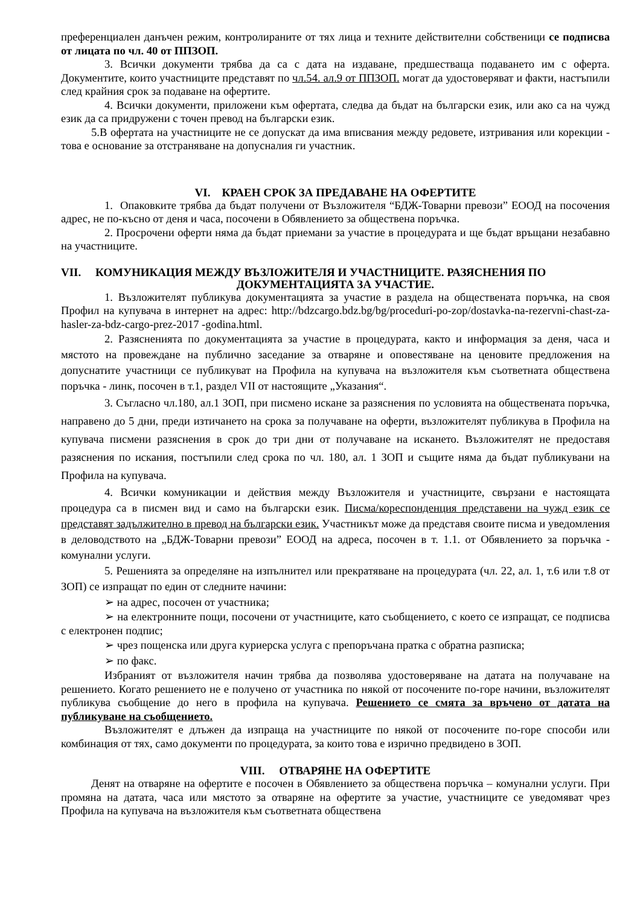преференциален данъчен режим, контролираните от тях лица и техните действителни собственици се подписва от лицата по чл. 40 от ППЗОП.
3. Всички документи трябва да са с дата на издаване, предшестваща подаването им с оферта. Документите, които участниците представят по чл.54. ал.9 от ППЗОП. могат да удостоверяват и факти, настъпили след крайния срок за подаване на офертите.
4. Всички документи, приложени към офертата, следва да бъдат на български език, или ако са на чужд език да са придружени с точен превод на български език.
5.В офертата на участниците не се допускат да има вписвания между редовете, изтривания или корекции - това е основание за отстраняване на допусналия ги участник.
VI. КРАЕН СРОК ЗА ПРЕДАВАНЕ НА ОФЕРТИТЕ
1. Опаковките трябва да бъдат получени от Възложителя “БДЖ-Товарни превози” ЕООД на посочения адрес, не по-късно от деня и часа, посочени в Обявлението за обществена поръчка.
2. Просрочени оферти няма да бъдат приемани за участие в процедурата и ще бъдат връщани незабавно на участниците.
VII. КОМУНИКАЦИЯ МЕЖДУ ВЪЗЛОЖИТЕЛЯ И УЧАСТНИЦИТЕ. РАЗЯСНЕНИЯ ПО
ДОКУМЕНТАЦИЯТА ЗА УЧАСТИЕ.
1. Възложителят публикува документацията за участие в раздела на обществената поръчка, на своя Профил на купувача в интернет на адрес: http://bdzcargo.bdz.bg/bg/proceduri-po-zop/dostavka-na-rezervni-chast-za-hasler-za-bdz-cargo-prez-2017 -godina.html.
2. Разясненията по документацията за участие в процедурата, както и информация за деня, часа и мястото на провеждане на публично заседание за отваряне и оповестяване на ценовите предложения на допуснатите участници се публикуват на Профила на купувача на възложителя към съответната обществена поръчка - линк, посочен в т.1, раздел VII от настоящите „Указания“.
3. Съгласно чл.180, ал.1 ЗОП, при писмено искане за разяснения по условията на обществената поръчка, направено до 5 дни, преди изтичането на срока за получаване на оферти, възложителят публикува в Профила на купувача писмени разяснения в срок до три дни от получаване на искането. Възложителят не предоставя разяснения по искания, постъпили след срока по чл. 180, ал. 1 ЗОП и същите няма да бъдат публикувани на Профила на купувача.
4. Всички комуникации и действия между Възложителя и участниците, свързани е настоящата процедура са в писмен вид и само на български език. Писма/кореспонденция представени на чужд език се представят задължително в превод на български език. Участникът може да представя своите писма и уведомления в деловодството на „БДЖ-Товарни превози” ЕООД на адреса, посочен в т. 1.1. от Обявлението за поръчка - комунални услуги.
5. Решенията за определяне на изпълнител или прекратяване на процедурата (чл. 22, ал. 1, т.6 или т.8 от ЗОП) се изпращат по един от следните начини:
➢ на адрес, посочен от участника;
➢ на електронните пощи, посочени от участниците, като съобщението, с което се изпращат, се подписва с електронен подпис;
➢ чрез пощенска или друга куриерска услуга с препоръчана пратка с обратна разписка;
➢ по факс.
Избраният от възложителя начин трябва да позволява удостоверяване на датата на получаване на решението. Когато решението не е получено от участника по някой от посочените по-горе начини, възложителят публикува съобщение до него в профила на купувача. Решението се смята за връчено от датата на публикуване на съобщението.
Възложителят е длъжен да изпраща на участниците по някой от посочените по-горе способи или комбинация от тях, само документи по процедурата, за които това е изрично предвидено в ЗОП.
VIII. ОТВАРЯНЕ НА ОФЕРТИТЕ
Денят на отваряне на офертите е посочен в Обявлението за обществена поръчка – комунални услуги. При промяна на датата, часа или мястото за отваряне на офертите за участие, участниците се уведомяват чрез Профила на купувача на възложителя към съответната обществена